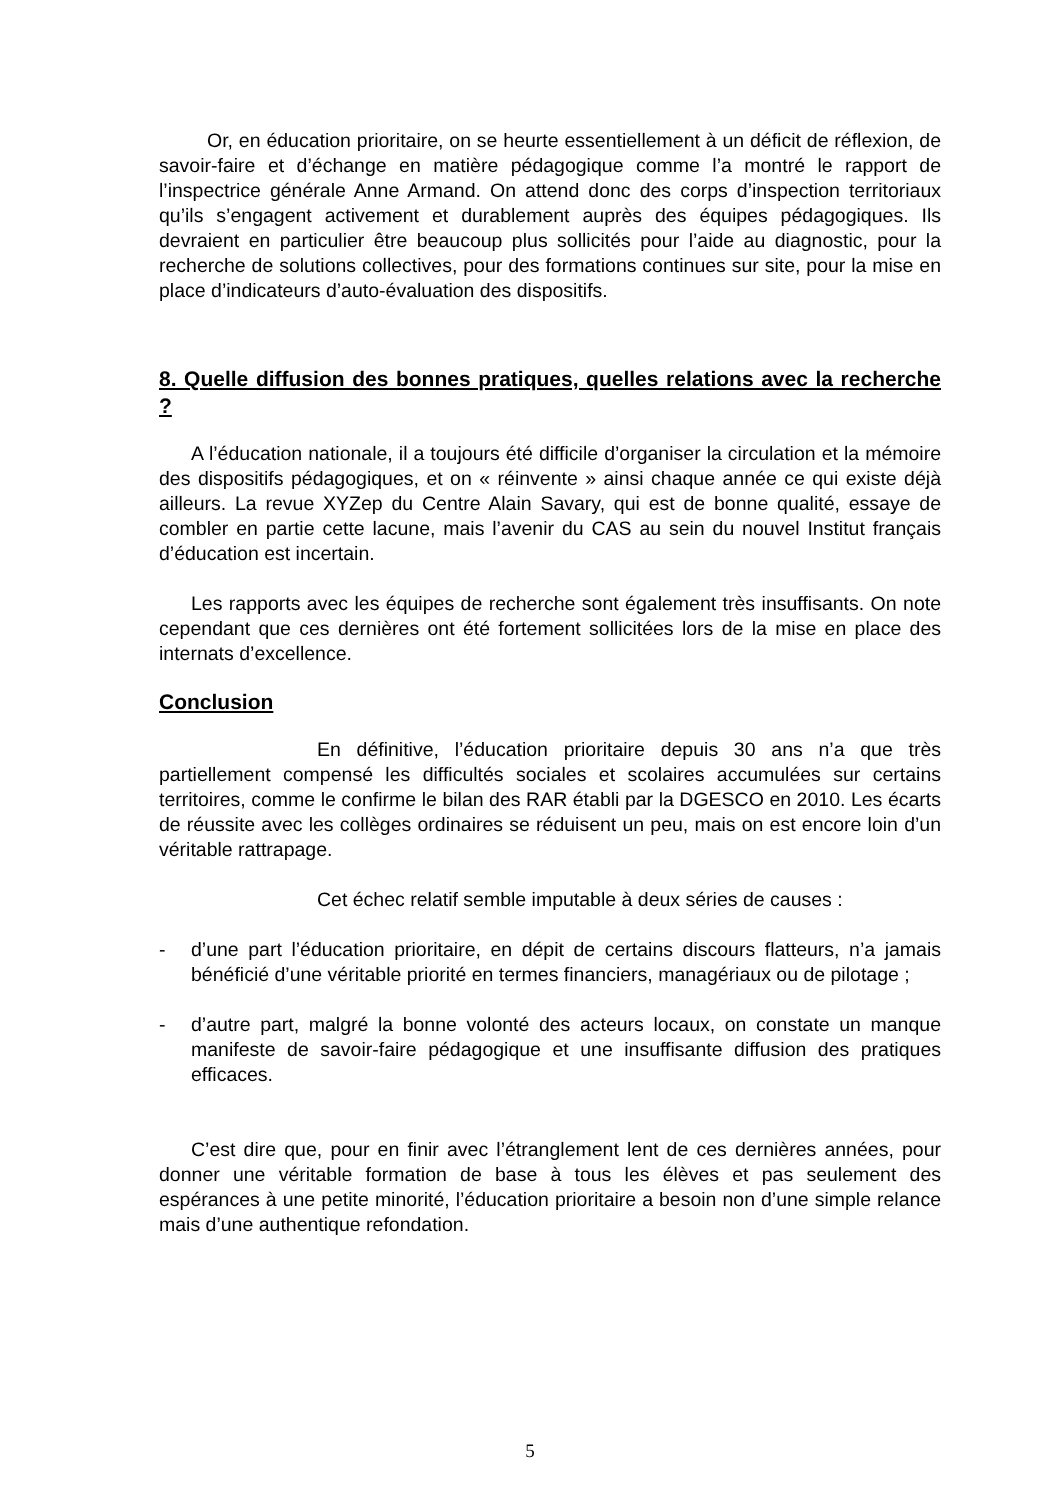Or, en éducation prioritaire, on se heurte essentiellement à un déficit de réflexion, de savoir-faire et d’échange en matière pédagogique comme l’a montré le rapport de l’inspectrice générale Anne Armand. On attend donc des corps d’inspection territoriaux qu’ils s’engagent activement et durablement auprès des équipes pédagogiques. Ils devraient en particulier être beaucoup plus sollicités pour l’aide au diagnostic, pour la recherche de solutions collectives, pour des formations continues sur site, pour la mise en place d’indicateurs d’auto-évaluation des dispositifs.
8. Quelle diffusion des bonnes pratiques, quelles relations avec la recherche ?
A l’éducation nationale, il a toujours été difficile d’organiser la circulation et la mémoire des dispositifs pédagogiques, et on « réinvente » ainsi chaque année ce qui existe déjà ailleurs. La revue XYZep du Centre Alain Savary, qui est de bonne qualité, essaye de combler en partie cette lacune, mais l’avenir du CAS au sein du nouvel Institut français d’éducation est incertain.
Les rapports avec les équipes de recherche sont également très insuffisants. On note cependant que ces dernières ont été fortement sollicitées lors de la mise en place des internats d’excellence.
Conclusion
En définitive, l’éducation prioritaire depuis 30 ans n’a que très partiellement compensé les difficultés sociales et scolaires accumulées sur certains territoires, comme le confirme le bilan des RAR établi par la DGESCO en 2010. Les écarts de réussite avec les collèges ordinaires se réduisent un peu, mais on est encore loin d’un véritable rattrapage.
Cet échec relatif semble imputable à deux séries de causes :
- d’une part l’éducation prioritaire, en dépit de certains discours flatteurs, n’a jamais bénéficié d’une véritable priorité en termes financiers, managériaux ou de pilotage ;
- d’autre part, malgré la bonne volonté des acteurs locaux, on constate un manque manifeste de savoir-faire pédagogique et une insuffisante diffusion des pratiques efficaces.
C’est dire que, pour en finir avec l’étranglement lent de ces dernières années, pour donner une véritable formation de base à tous les élèves et pas seulement des espérances à une petite minorité, l’éducation prioritaire a besoin non d’une simple relance mais d’une authentique refondation.
5